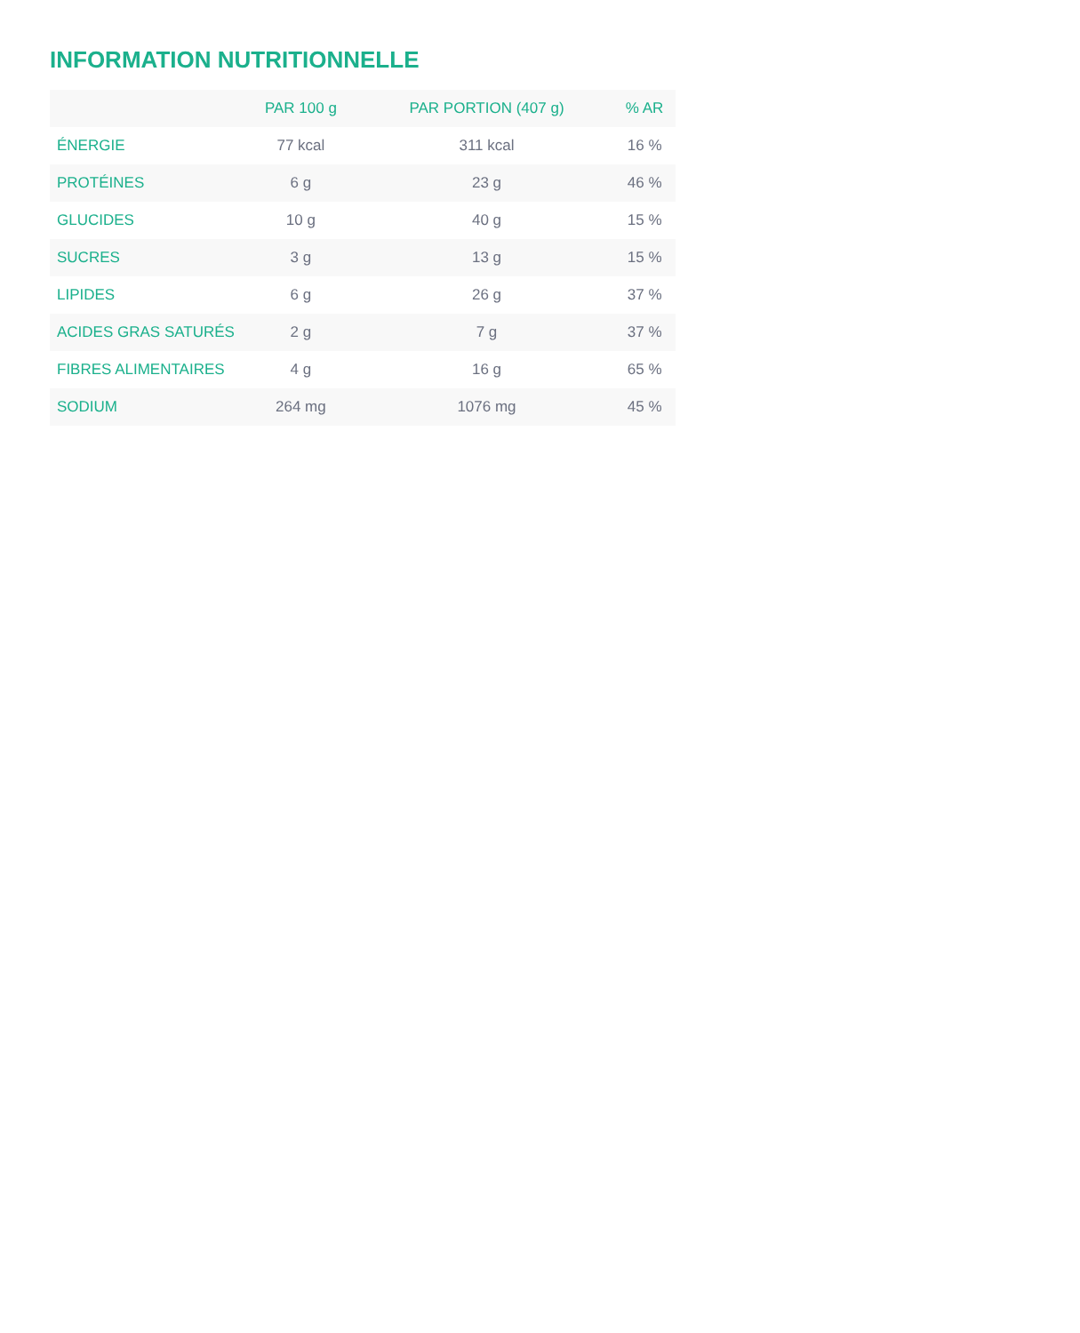INFORMATION NUTRITIONNELLE
| | PAR 100 g | PAR PORTION (407 g) | % AR |
| --- | --- | --- | --- |
| ÉNERGIE | 77 kcal | 311 kcal | 16 % |
| PROTÉINES | 6 g | 23 g | 46 % |
| GLUCIDES | 10 g | 40 g | 15 % |
| SUCRES | 3 g | 13 g | 15 % |
| LIPIDES | 6 g | 26 g | 37 % |
| ACIDES GRAS SATURÉS | 2 g | 7 g | 37 % |
| FIBRES ALIMENTAIRES | 4 g | 16 g | 65 % |
| SODIUM | 264 mg | 1076 mg | 45 % |